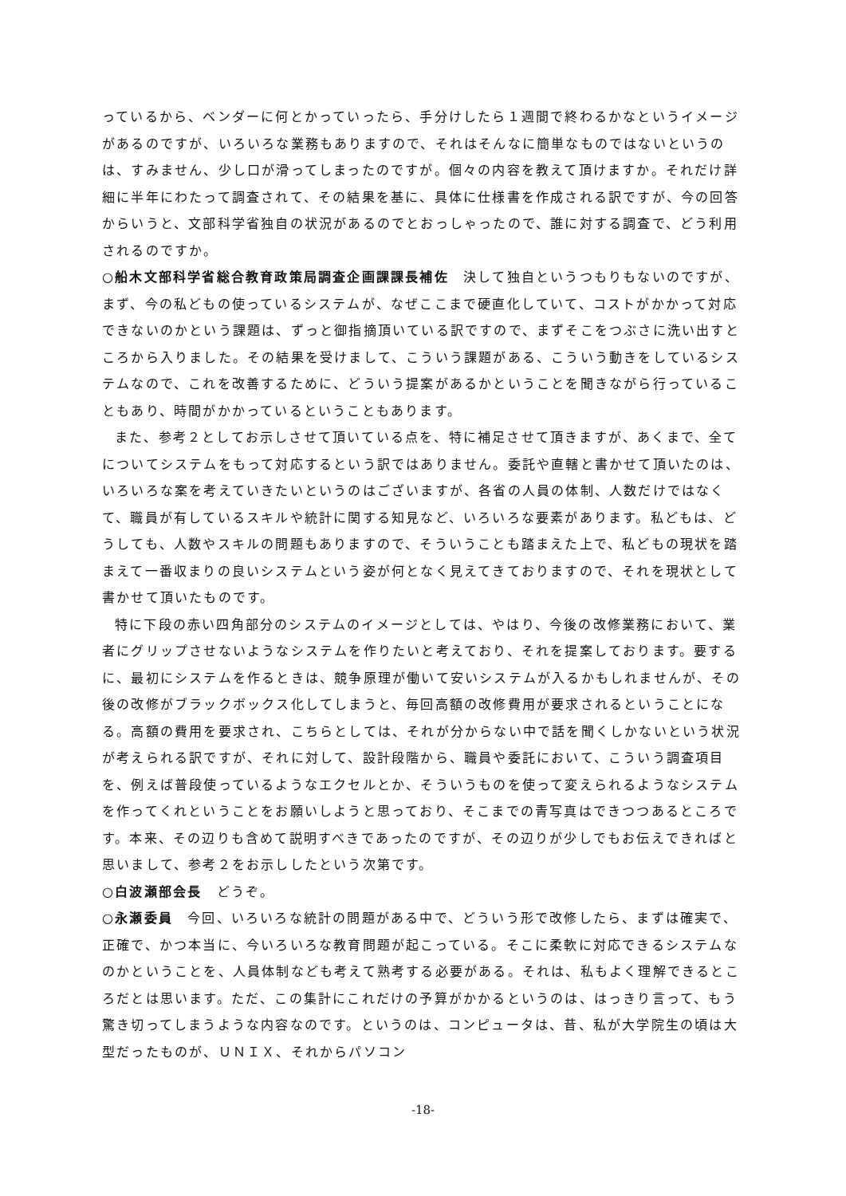っているから、ベンダーに何とかっていったら、手分けしたら１週間で終わるかなというイメージがあるのですが、いろいろな業務もありますので、それはそんなに簡単なものではないというのは、すみません、少し口が滑ってしまったのですが。個々の内容を教えて頂けますか。それだけ詳細に半年にわたって調査されて、その結果を基に、具体に仕様書を作成される訳ですが、今の回答からいうと、文部科学省独自の状況があるのでとおっしゃったので、誰に対する調査で、どう利用されるのですか。
○船木文部科学省総合教育政策局調査企画課課長補佐　決して独自というつもりもないのですが、まず、今の私どもの使っているシステムが、なぜここまで硬直化していて、コストがかかって対応できないのかという課題は、ずっと御指摘頂いている訳ですので、まずそこをつぶさに洗い出すところから入りました。その結果を受けまして、こういう課題がある、こういう動きをしているシステムなので、これを改善するために、どういう提案があるかということを聞きながら行っていることもあり、時間がかかっているということもあります。
また、参考２としてお示しさせて頂いている点を、特に補足させて頂きますが、あくまで、全てについてシステムをもって対応するという訳ではありません。委託や直轄と書かせて頂いたのは、いろいろな案を考えていきたいというのはございますが、各省の人員の体制、人数だけではなくて、職員が有しているスキルや統計に関する知見など、いろいろな要素があります。私どもは、どうしても、人数やスキルの問題もありますので、そういうことも踏まえた上で、私どもの現状を踏まえて一番収まりの良いシステムという姿が何となく見えてきておりますので、それを現状として書かせて頂いたものです。
特に下段の赤い四角部分のシステムのイメージとしては、やはり、今後の改修業務において、業者にグリップさせないようなシステムを作りたいと考えており、それを提案しております。要するに、最初にシステムを作るときは、競争原理が働いて安いシステムが入るかもしれませんが、その後の改修がブラックボックス化してしまうと、毎回高額の改修費用が要求されるということになる。高額の費用を要求され、こちらとしては、それが分からない中で話を聞くしかないという状況が考えられる訳ですが、それに対して、設計段階から、職員や委託において、こういう調査項目を、例えば普段使っているようなエクセルとか、そういうものを使って変えられるようなシステムを作ってくれということをお願いしようと思っており、そこまでの青写真はできつつあるところです。本来、その辺りも含めて説明すべきであったのですが、その辺りが少しでもお伝えできればと思いまして、参考２をお示ししたという次第です。
○白波瀬部会長　どうぞ。
○永瀬委員　今回、いろいろな統計の問題がある中で、どういう形で改修したら、まずは確実で、正確で、かつ本当に、今いろいろな教育問題が起こっている。そこに柔軟に対応できるシステムなのかということを、人員体制なども考えて熟考する必要がある。それは、私もよく理解できるところだとは思います。ただ、この集計にこれだけの予算がかかるというのは、はっきり言って、もう驚き切ってしまうような内容なのです。というのは、コンピュータは、昔、私が大学院生の頃は大型だったものが、ＵＮＩＸ、それからパソコン
-18-